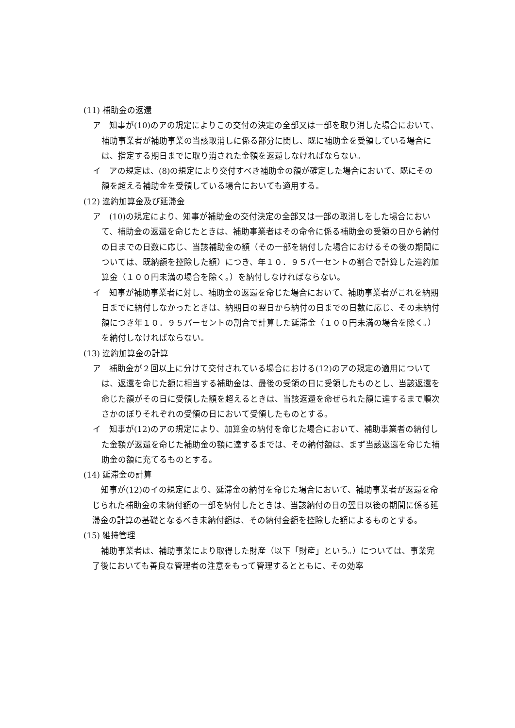(11) 補助金の返還
ア　知事が(10)のアの規定によりこの交付の決定の全部又は一部を取り消した場合において、補助事業者が補助事業の当該取消しに係る部分に関し、既に補助金を受領している場合には、指定する期日までに取り消された金額を返還しなければならない。
イ　アの規定は、(8)の規定により交付すべき補助金の額が確定した場合において、既にその額を超える補助金を受領している場合においても適用する。
(12) 違約加算金及び延滞金
ア　(10)の規定により、知事が補助金の交付決定の全部又は一部の取消しをした場合において、補助金の返還を命じたときは、補助事業者はその命令に係る補助金の受領の日から納付の日までの日数に応じ、当該補助金の額（その一部を納付した場合におけるその後の期間については、既納額を控除した額）につき、年１０．９５パーセントの割合で計算した違約加算金（１００円未満の場合を除く。）を納付しなければならない。
イ　知事が補助事業者に対し、補助金の返還を命じた場合において、補助事業者がこれを納期日までに納付しなかったときは、納期日の翌日から納付の日までの日数に応じ、その未納付額につき年１０．９５パーセントの割合で計算した延滞金（１００円未満の場合を除く。）を納付しなければならない。
(13) 違約加算金の計算
ア　補助金が２回以上に分けて交付されている場合における(12)のアの規定の適用については、返還を命じた額に相当する補助金は、最後の受領の日に受領したものとし、当該返還を命じた額がその日に受領した額を超えるときは、当該返還を命ぜられた額に達するまで順次さかのぼりそれぞれの受領の日において受領したものとする。
イ　知事が(12)のアの規定により、加算金の納付を命じた場合において、補助事業者の納付した金額が返還を命じた補助金の額に達するまでは、その納付額は、まず当該返還を命じた補助金の額に充てるものとする。
(14) 延滞金の計算
知事が(12)のイの規定により、延滞金の納付を命じた場合において、補助事業者が返還を命じられた補助金の未納付額の一部を納付したときは、当該納付の日の翌日以後の期間に係る延滞金の計算の基礎となるべき未納付額は、その納付金額を控除した額によるものとする。
(15) 維持管理
補助事業者は、補助事業により取得した財産（以下「財産」という。）については、事業完了後においても善良な管理者の注意をもって管理するとともに、その効率